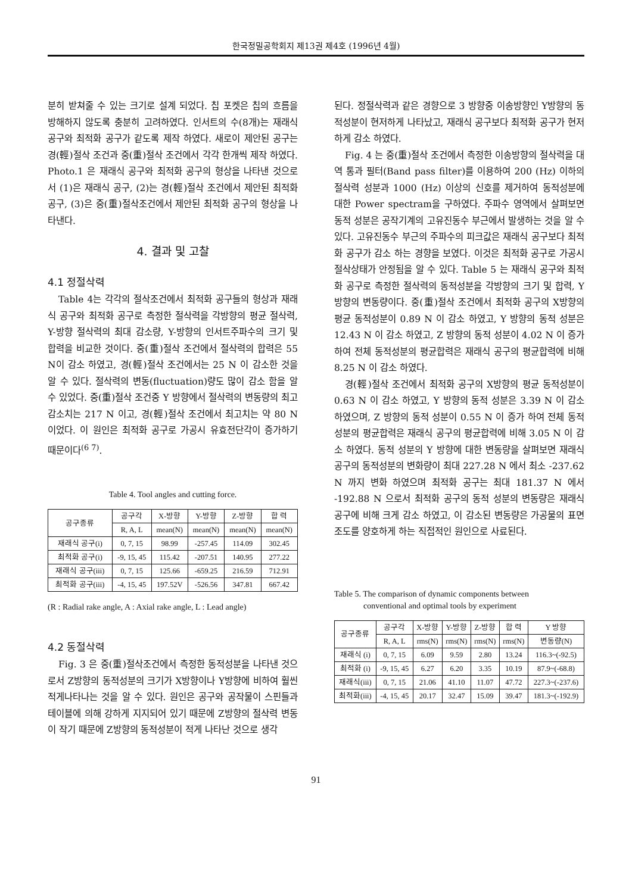한국정밀공학회지 제13권 제4호 (1996년 4월)
분히 받쳐줄 수 있는 크기로 설계 되었다. 칩 포켓은 칩의 흐름을 방해하지 않도록 충분히 고려하였다. 인서트의 수(8개)는 재래식 공구와 최적화 공구가 같도록 제작 하였다. 새로이 제안된 공구는 경(輕)절삭 조건과 중(重)절삭 조건에서 각각 한개씩 제작 하였다. Photo.1 은 재래식 공구와 최적화 공구의 형상을 나타낸 것으로서 (1)은 재래식 공구, (2)는 경(輕)절삭 조건에서 제안된 최적화 공구, (3)은 중(重)절삭조건에서 제안된 최적화 공구의 형상을 나타낸다.
4. 결과 및 고찰
4.1 정절삭력
Table 4는 각각의 절삭조건에서 최적화 공구들의 형상과 재래식 공구와 최적화 공구로 측정한 절삭력을 각방향의 평균 절삭력, Y-방향 절삭력의 최대 감소량, Y-방향의 인서트주파수의 크기 및 합력을 비교한 것이다. 중(重)절삭 조건에서 절삭력의 합력은 55 N이 감소 하였고, 경(輕)절삭 조건에서는 25 N 이 감소한 것을 알 수 있다. 절삭력의 변동(fluctuation)량도 많이 감소 함을 알 수 있었다. 중(重)절삭 조건중 Y 방향에서 절삭력의 변동량의 최고 감소치는 217 N 이고, 경(輕)절삭 조건에서 최고치는 약 80 N 이었다. 이 원인은 최적화 공구로 가공시 유효전단각이 증가하기 때문이다<sup>(6 7)</sup>.
Table 4. Tool angles and cutting force.
| 공구종류 | 공구각 | X-방향 | Y-방향 | Z-방향 | 합 력 |
| --- | --- | --- | --- | --- | --- |
| | R, A, L | mean(N) | mean(N) | mean(N) | mean(N) |
| 재래식 공구(i) | 0, 7, 15 | 98.99 | -257.45 | 114.09 | 302.45 |
| 최적화 공구(i) | -9, 15, 45 | 115.42 | -207.51 | 140.95 | 277.22 |
| 재래식 공구(iii) | 0, 7, 15 | 125.66 | -659.25 | 216.59 | 712.91 |
| 최적화 공구(iii) | -4, 15, 45 | 197.52V | -526.56 | 347.81 | 667.42 |
(R : Radial rake angle, A : Axial rake angle, L : Lead angle)
4.2 동절삭력
Fig. 3 은 중(重)절삭조건에서 측정한 동적성분을 나타낸 것으로서 Z방향의 동적성분의 크기가 X방향이나 Y방향에 비하여 훨씬 적게나타나는 것을 알 수 있다. 원인은 공구와 공작물이 스핀들과 테이블에 의해 강하게 지지되어 있기 때문에 Z방향의 절삭력 변동이 작기 때문에 Z방향의 동적성분이 적게 나타난 것으로 생각
된다. 정절삭력과 같은 경향으로 3 방향중 이송방향인 Y방향의 동적성분이 현저하게 나타났고, 재래식 공구보다 최적화 공구가 현저하게 감소 하였다.
Fig. 4 는 중(重)절삭 조건에서 측정한 이송방향의 절삭력을 대역 통과 필터(Band pass filter)를 이용하여 200 (Hz) 이하의 절삭력 성분과 1000 (Hz) 이상의 신호를 제거하여 동적성분에 대한 Power spectram을 구하였다. 주파수 영역에서 살펴보면 동적 성분은 공작기계의 고유진동수 부근에서 발생하는 것을 알 수 있다. 고유진동수 부근의 주파수의 피크값은 재래식 공구보다 최적화 공구가 감소 하는 경향을 보였다. 이것은 최적화 공구로 가공시 절삭상태가 안정됨을 알 수 있다. Table 5 는 재래식 공구와 최적화 공구로 측정한 절삭력의 동적성분을 각방향의 크기 및 합력, Y 방향의 변동량이다. 중(重)절삭 조건에서 최적화 공구의 X방향의 평균 동적성분이 0.89 N 이 감소 하였고, Y 방향의 동적 성분은 12.43 N 이 감소 하였고, Z 방향의 동적 성분이 4.02 N 이 증가 하여 전체 동적성분의 평균합력은 재래식 공구의 평균합력에 비해 8.25 N 이 감소 하였다.
경(輕)절삭 조건에서 최적화 공구의 X방향의 평균 동적성분이 0.63 N 이 감소 하였고, Y 방향의 동적 성분은 3.39 N 이 감소 하였으며, Z 방향의 동적 성분이 0.55 N 이 증가 하여 전체 동적성분의 평균합력은 재래식 공구의 평균합력에 비해 3.05 N 이 감소 하였다. 동적 성분의 Y 방향에 대한 변동량을 살펴보면 재래식 공구의 동적성분의 변화량이 최대 227.28 N 에서 최소 -237.62 N 까지 변화 하였으며 최적화 공구는 최대 181.37 N 에서 -192.88 N 으로서 최적화 공구의 동적 성분의 변동량은 재래식 공구에 비해 크게 감소 하였고, 이 감소된 변동량은 가공물의 표면조도를 양호하게 하는 직접적인 원인으로 사료된다.
Table 5. The comparison of dynamic components between
conventional and optimal tools by experiment
| 공구종류 | 공구각 | X-방향 | Y-방향 | Z-방향 | 합 력 | Y 방향 |
| --- | --- | --- | --- | --- | --- | --- |
| | R, A, L | rms(N) | rms(N) | rms(N) | rms(N) | 변동량(N) |
| 재래식 (i) | 0, 7, 15 | 6.09 | 9.59 | 2.80 | 13.24 | 116.3~(-92.5) |
| 최적화 (i) | -9, 15, 45 | 6.27 | 6.20 | 3.35 | 10.19 | 87.9~(-68.8) |
| 재래식(iii) | 0, 7, 15 | 21.06 | 41.10 | 11.07 | 47.72 | 227.3~(-237.6) |
| 최적화(iii) | -4, 15, 45 | 20.17 | 32.47 | 15.09 | 39.47 | 181.3~(-192.9) |
91